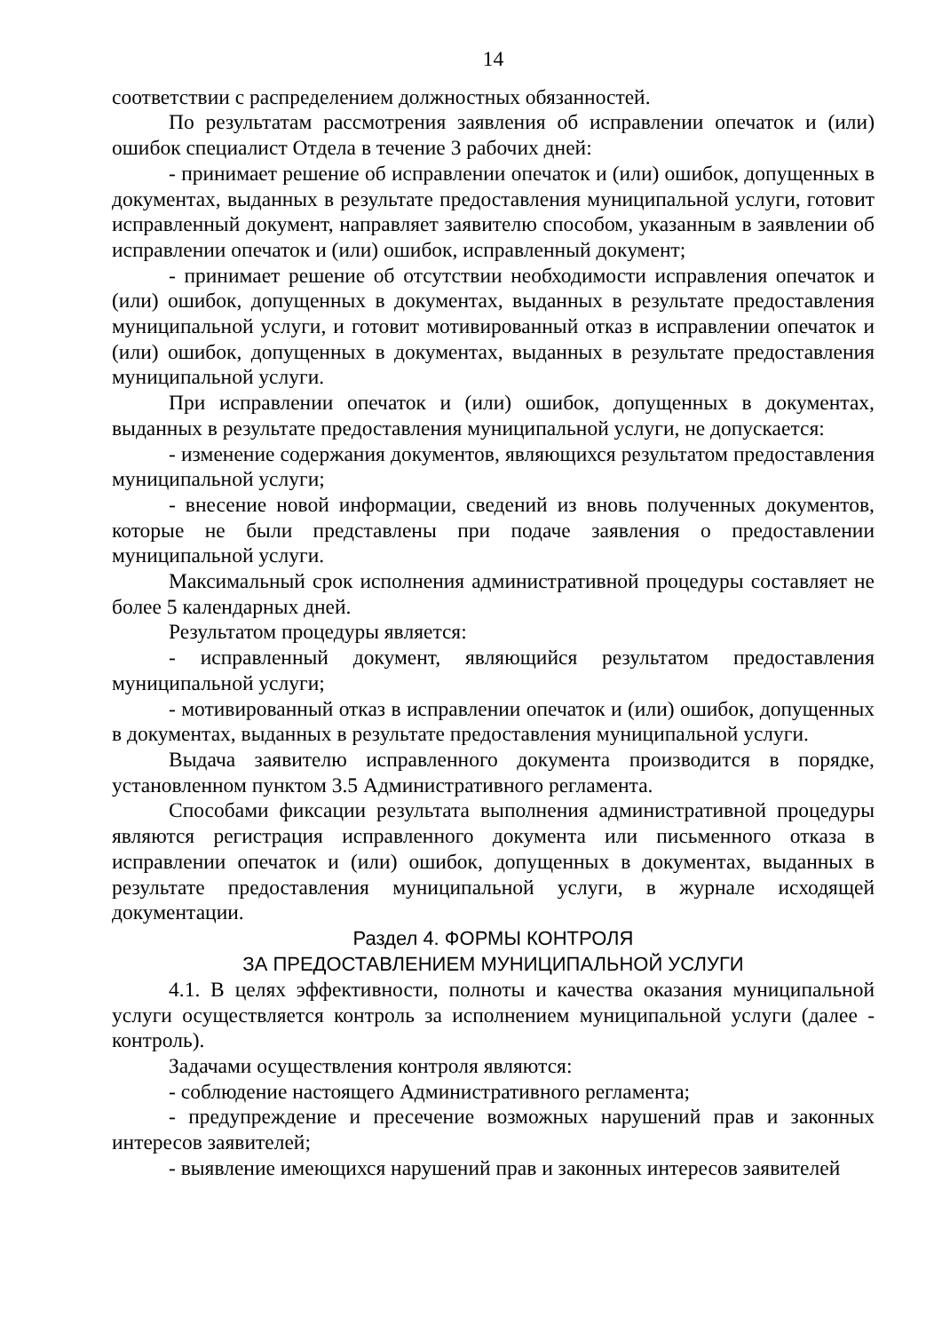14
соответствии с распределением должностных обязанностей.
По результатам рассмотрения заявления об исправлении опечаток и (или) ошибок специалист Отдела в течение 3 рабочих дней:
- принимает решение об исправлении опечаток и (или) ошибок, допущенных в документах, выданных в результате предоставления муниципальной услуги, готовит исправленный документ, направляет заявителю способом, указанным в заявлении об исправлении опечаток и (или) ошибок, исправленный документ;
- принимает решение об отсутствии необходимости исправления опечаток и (или) ошибок, допущенных в документах, выданных в результате предоставления муниципальной услуги, и готовит мотивированный отказ в исправлении опечаток и (или) ошибок, допущенных в документах, выданных в результате предоставления муниципальной услуги.
При исправлении опечаток и (или) ошибок, допущенных в документах, выданных в результате предоставления муниципальной услуги, не допускается:
- изменение содержания документов, являющихся результатом предоставления муниципальной услуги;
- внесение новой информации, сведений из вновь полученных документов, которые не были представлены при подаче заявления о предоставлении муниципальной услуги.
Максимальный срок исполнения административной процедуры составляет не более 5 календарных дней.
Результатом процедуры является:
- исправленный документ, являющийся результатом предоставления муниципальной услуги;
- мотивированный отказ в исправлении опечаток и (или) ошибок, допущенных в документах, выданных в результате предоставления муниципальной услуги.
Выдача заявителю исправленного документа производится в порядке, установленном пунктом 3.5 Административного регламента.
Способами фиксации результата выполнения административной процедуры являются регистрация исправленного документа или письменного отказа в исправлении опечаток и (или) ошибок, допущенных в документах, выданных в результате предоставления муниципальной услуги, в журнале исходящей документации.
Раздел 4. ФОРМЫ КОНТРОЛЯ
ЗА ПРЕДОСТАВЛЕНИЕМ МУНИЦИПАЛЬНОЙ УСЛУГИ
4.1. В целях эффективности, полноты и качества оказания муниципальной услуги осуществляется контроль за исполнением муниципальной услуги (далее - контроль).
Задачами осуществления контроля являются:
- соблюдение настоящего Административного регламента;
- предупреждение и пресечение возможных нарушений прав и законных интересов заявителей;
- выявление имеющихся нарушений прав и законных интересов заявителей